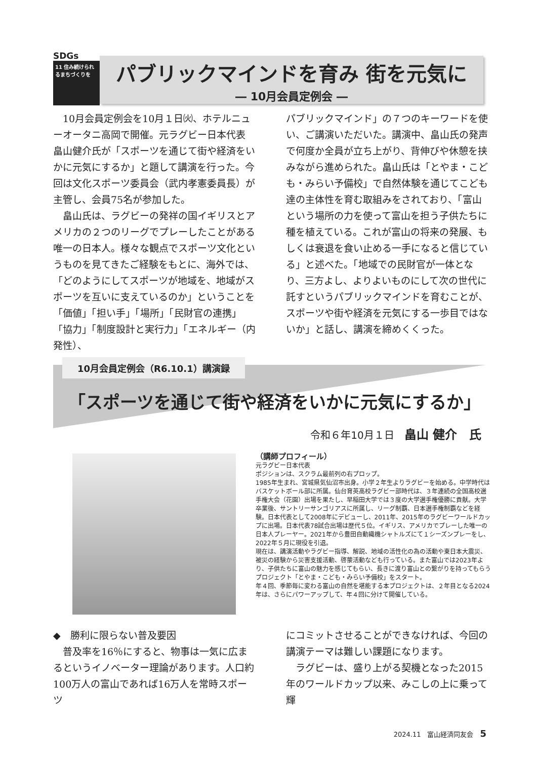SDGs
11 住み続けられるまちづくりを
パブリックマインドを育み 街を元気に
― 10月会員定例会 ―
10月会員定例会を10月１日㈫、ホテルニューオータニ高岡で開催。元ラグビー日本代表 畠山健介氏が「スポーツを通じて街や経済をいかに元気にするか」と題して講演を行った。今回は文化スポーツ委員会（武内孝憲委員長）が主管し、会員75名が参加した。
畠山氏は、ラグビーの発祥の国イギリスとアメリカの２つのリーグでプレーしたことがある唯一の日本人。様々な観点でスポーツ文化というものを見てきたご経験をもとに、海外では、「どのようにしてスポーツが地域を、地域がスポーツを互いに支えているのか」ということを「価値」「担い手」「場所」「民財官の連携」「協力」「制度設計と実行力」「エネルギー（内発性）、
パブリックマインド」の７つのキーワードを使い、ご講演いただいた。講演中、畠山氏の発声で何度か全員が立ち上がり、背伸びや休憩を挟みながら進められた。畠山氏は「とやま・こども・みらい予備校」で自然体験を通じてこども達の主体性を育む取組みをされており、「富山という場所の力を使って富山を担う子供たちに種を植えている。これが富山の将来の発展、もしくは衰退を食い止める一手になると信じている」と述べた。「地域での民財官が一体となり、三方よし、よりよいものにして次の世代に託すというパブリックマインドを育むことが、スポーツや街や経済を元気にする一歩目ではないか」と話し、講演を締めくくった。
10月会員定例会（R6.10.1）講演録
「スポーツを通じて街や経済をいかに元気にするか」
令和６年10月１日　畠山 健介　氏
（講師プロフィール）
元ラグビー日本代表
ポジションは、スクラム最前列の右プロップ。
1985年生まれ、宮城県気仙沼市出身。小学２年生よりラグビーを始める。中学時代はバスケットボール部に所属。仙台育英高校ラグビー部時代は、３年連続の全国高校選手権大会（花園）出場を果たし、早稲田大学では３度の大学選手権優勝に貢献。大学卒業後、サントリーサンゴリアスに所属し、リーグ制覇、日本選手権制覇などを経験。日本代表として2008年にデビューし、2011年、2015年のラグビーワールドカップに出場。日本代表78試合出場は歴代５位。イギリス、アメリカでプレーした唯一の日本人プレーヤー。2021年から豊田自動織機シャトルズにて１シーズンプレーをし、2022年５月に現役を引退。
現在は、講演活動やラグビー指導、解説、地域の活性化の為の活動や東日本大震災、被災の経験から災害支援活動、啓蒙活動なども行っている。また富山では2023年より、子供たちに富山の魅力を感じてもらい、長きに渡り富山との繋がりを持ってもらうプロジェクト「とやま・こども・みらい予備校」をスタート。
年４回、季節毎に変わる富山の自然を堪能する本プロジェクトは、２年目となる2024年は、さらにパワーアップして、年４回に分けて開催している。
◆　勝利に限らない普及要因
普及率を16％にすると、物事は一気に広まるというイノベーター理論があります。人口約100万人の富山であれば16万人を常時スポーツ
にコミットさせることができなければ、今回の講演テーマは難しい課題になります。
ラグビーは、盛り上がる契機となった2015年のワールドカップ以来、みこしの上に乗って輝
2024.11　富山経済同友会　5